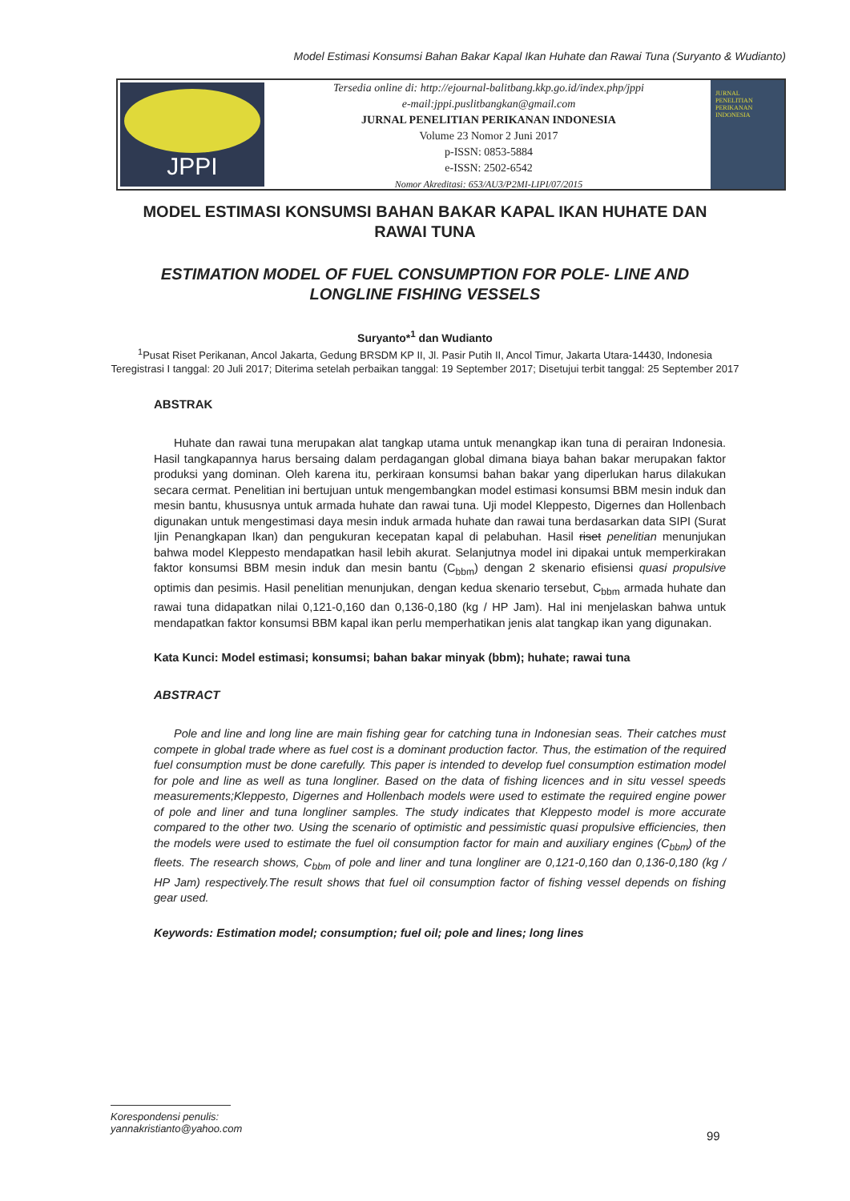Model Estimasi Konsumsi Bahan Bakar Kapal Ikan Huhate dan Rawai Tuna (Suryanto & Wudianto)
JPPI
Tersedia online di: http://ejournal-balitbang.kkp.go.id/index.php/jppi
e-mail:jppi.puslitbangkan@gmail.com
JURNAL PENELITIAN PERIKANAN INDONESIA
Volume 23 Nomor 2 Juni 2017
p-ISSN: 0853-5884
e-ISSN: 2502-6542
Nomor Akreditasi: 653/AU3/P2MI-LIPI/07/2015
JURNAL
PENELITIAN
PERIKANAN
INDONESIA
MODEL ESTIMASI KONSUMSI BAHAN BAKAR KAPAL IKAN HUHATE DAN RAWAI TUNA
ESTIMATION MODEL OF FUEL CONSUMPTION FOR POLE- LINE AND LONGLINE FISHING VESSELS
Suryanto*<sup>1</sup> dan Wudianto
<sup>1</sup> Pusat Riset Perikanan, Ancol Jakarta, Gedung BRSDM KP II, Jl. Pasir Putih II, Ancol Timur, Jakarta Utara-14430, Indonesia
Teregistrasi I tanggal: 20 Juli 2017; Diterima setelah perbaikan tanggal: 19 September 2017; Disetujui terbit tanggal: 25 September 2017
ABSTRAK
Huhate dan rawai tuna merupakan alat tangkap utama untuk menangkap ikan tuna di perairan Indonesia. Hasil tangkapannya harus bersaing dalam perdagangan global dimana biaya bahan bakar merupakan faktor produksi yang dominan. Oleh karena itu, perkiraan konsumsi bahan bakar yang diperlukan harus dilakukan secara cermat. Penelitian ini bertujuan untuk mengembangkan model estimasi konsumsi BBM mesin induk dan mesin bantu, khususnya untuk armada huhate dan rawai tuna. Uji model Kleppesto, Digernes dan Hollenbach digunakan untuk mengestimasi daya mesin induk armada huhate dan rawai tuna berdasarkan data SIPI (Surat Ijin Penangkapan Ikan) dan pengukuran kecepatan kapal di pelabuhan. Hasil riset penelitian menunjukan bahwa model Kleppesto mendapatkan hasil lebih akurat. Selanjutnya model ini dipakai untuk memperkirakan faktor konsumsi BBM mesin induk dan mesin bantu (C<sub>bbm</sub>) dengan 2 skenario efisiensi quasi propulsive optimis dan pesimis. Hasil penelitian menunjukan, dengan kedua skenario tersebut, C<sub>bbm</sub> armada huhate dan rawai tuna didapatkan nilai 0,121-0,160 dan 0,136-0,180 (kg / HP Jam). Hal ini menjelaskan bahwa untuk mendapatkan faktor konsumsi BBM kapal ikan perlu memperhatikan jenis alat tangkap ikan yang digunakan.
Kata Kunci: Model estimasi; konsumsi; bahan bakar minyak (bbm); huhate; rawai tuna
ABSTRACT
Pole and line and long line are main fishing gear for catching tuna in Indonesian seas. Their catches must compete in global trade where as fuel cost is a dominant production factor. Thus, the estimation of the required fuel consumption must be done carefully. This paper is intended to develop fuel consumption estimation model for pole and line as well as tuna longliner. Based on the data of fishing licences and in situ vessel speeds measurements;Kleppesto, Digernes and Hollenbach models were used to estimate the required engine power of pole and liner and tuna longliner samples. The study indicates that Kleppesto model is more accurate compared to the other two. Using the scenario of optimistic and pessimistic quasi propulsive efficiencies, then the models were used to estimate the fuel oil consumption factor for main and auxiliary engines (C<sub>bbm</sub>) of the fleets. The research shows, C<sub>bbm</sub> of pole and liner and tuna longliner are 0,121-0,160 dan 0,136-0,180 (kg / HP Jam) respectively.The result shows that fuel oil consumption factor of fishing vessel depends on fishing gear used.
Keywords: Estimation model; consumption; fuel oil; pole and lines; long lines
Korespondensi penulis:
yannakristianto@yahoo.com
99